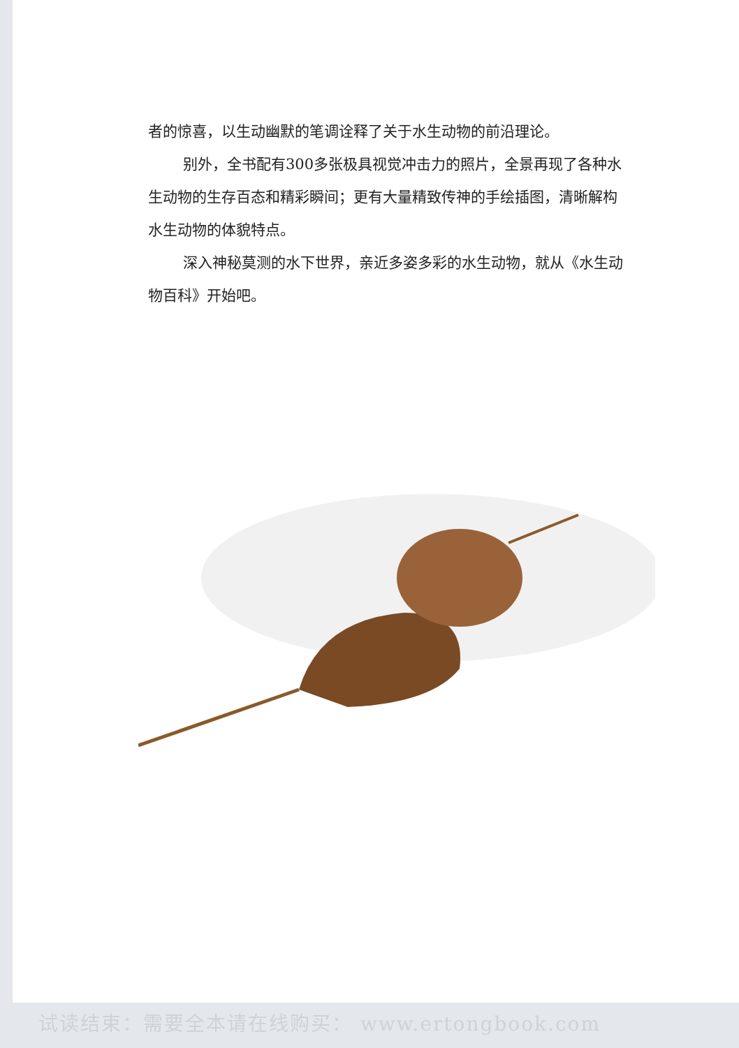者的惊喜，以生动幽默的笔调诠释了关于水生动物的前沿理论。
别外，全书配有300多张极具视觉冲击力的照片，全景再现了各种水生动物的生存百态和精彩瞬间；更有大量精致传神的手绘插图，清晰解构水生动物的体貌特点。
深入神秘莫测的水下世界，亲近多姿多彩的水生动物，就从《水生动物百科》开始吧。
试读结束：需要全本请在线购买： www.ertongbook.com